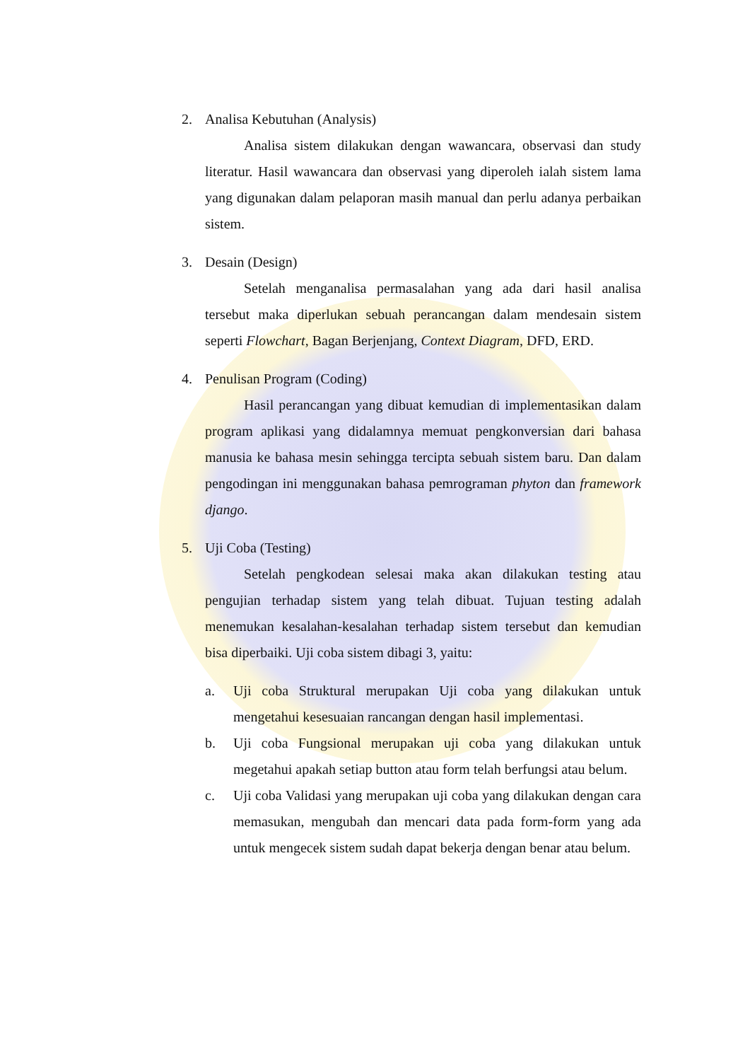2. Analisa Kebutuhan (Analysis)
Analisa sistem dilakukan dengan wawancara, observasi dan study literatur. Hasil wawancara dan observasi yang diperoleh ialah sistem lama yang digunakan dalam pelaporan masih manual dan perlu adanya perbaikan sistem.
3. Desain (Design)
Setelah menganalisa permasalahan yang ada dari hasil analisa tersebut maka diperlukan sebuah perancangan dalam mendesain sistem seperti Flowchart, Bagan Berjenjang, Context Diagram, DFD, ERD.
4. Penulisan Program (Coding)
Hasil perancangan yang dibuat kemudian di implementasikan dalam program aplikasi yang didalamnya memuat pengkonversian dari bahasa manusia ke bahasa mesin sehingga tercipta sebuah sistem baru. Dan dalam pengodingan ini menggunakan bahasa pemrograman phyton dan framework django.
5. Uji Coba (Testing)
Setelah pengkodean selesai maka akan dilakukan testing atau pengujian terhadap sistem yang telah dibuat. Tujuan testing adalah menemukan kesalahan-kesalahan terhadap sistem tersebut dan kemudian bisa diperbaiki. Uji coba sistem dibagi 3, yaitu:
a. Uji coba Struktural merupakan Uji coba yang dilakukan untuk mengetahui kesesuaian rancangan dengan hasil implementasi.
b. Uji coba Fungsional merupakan uji coba yang dilakukan untuk megetahui apakah setiap button atau form telah berfungsi atau belum.
c. Uji coba Validasi yang merupakan uji coba yang dilakukan dengan cara memasukan, mengubah dan mencari data pada form-form yang ada untuk mengecek sistem sudah dapat bekerja dengan benar atau belum.